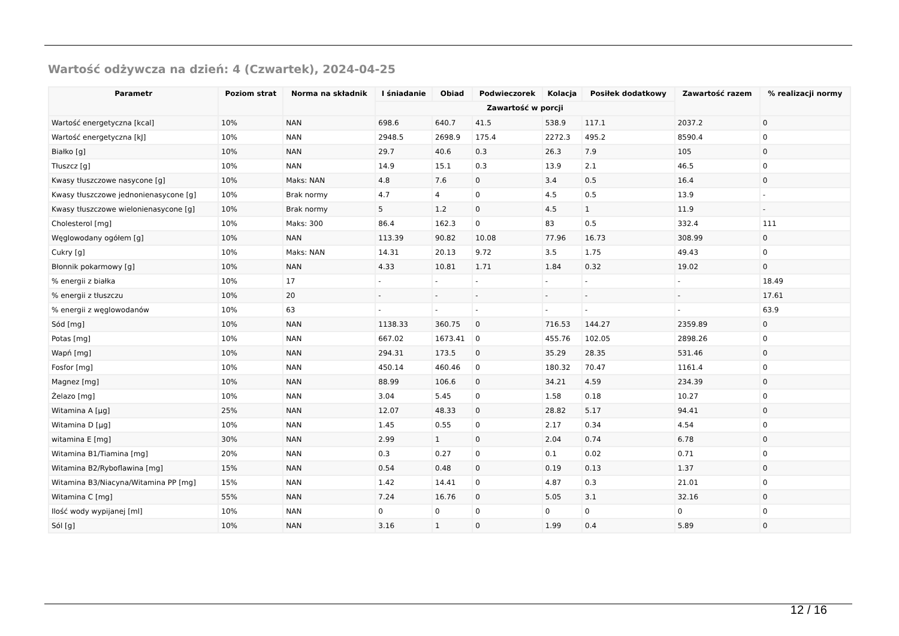Wartość odżywcza na dzień: 4 (Czwartek), 2024-04-25
| Parametr | Poziom strat | Norma na składnik | I śniadanie | Obiad | Podwieczorek | Kolacja | Posiłek dodatkowy | Zawartość razem | % realizacji normy |
| --- | --- | --- | --- | --- | --- | --- | --- | --- | --- |
| | | | Zawartość w porcji | | | | | | |
| Wartość energetyczna [kcal] | 10% | NAN | 698.6 | 640.7 | 41.5 | 538.9 | 117.1 | 2037.2 | 0 |
| Wartość energetyczna [kJ] | 10% | NAN | 2948.5 | 2698.9 | 175.4 | 2272.3 | 495.2 | 8590.4 | 0 |
| Białko [g] | 10% | NAN | 29.7 | 40.6 | 0.3 | 26.3 | 7.9 | 105 | 0 |
| Tłuszcz [g] | 10% | NAN | 14.9 | 15.1 | 0.3 | 13.9 | 2.1 | 46.5 | 0 |
| Kwasy tłuszczowe nasycone [g] | 10% | Maks: NAN | 4.8 | 7.6 | 0 | 3.4 | 0.5 | 16.4 | 0 |
| Kwasy tłuszczowe jednonienasycone [g] | 10% | Brak normy | 4.7 | 4 | 0 | 4.5 | 0.5 | 13.9 | - |
| Kwasy tłuszczowe wielonienasycone [g] | 10% | Brak normy | 5 | 1.2 | 0 | 4.5 | 1 | 11.9 | - |
| Cholesterol [mg] | 10% | Maks: 300 | 86.4 | 162.3 | 0 | 83 | 0.5 | 332.4 | 111 |
| Węglowodany ogółem [g] | 10% | NAN | 113.39 | 90.82 | 10.08 | 77.96 | 16.73 | 308.99 | 0 |
| Cukry [g] | 10% | Maks: NAN | 14.31 | 20.13 | 9.72 | 3.5 | 1.75 | 49.43 | 0 |
| Błonnik pokarmowy [g] | 10% | NAN | 4.33 | 10.81 | 1.71 | 1.84 | 0.32 | 19.02 | 0 |
| % energii z białka | 10% | 17 | - | - | - | - | - | - | 18.49 |
| % energii z tłuszczu | 10% | 20 | - | - | - | - | - | - | 17.61 |
| % energii z węglowodanów | 10% | 63 | - | - | - | - | - | - | 63.9 |
| Sód [mg] | 10% | NAN | 1138.33 | 360.75 | 0 | 716.53 | 144.27 | 2359.89 | 0 |
| Potas [mg] | 10% | NAN | 667.02 | 1673.41 | 0 | 455.76 | 102.05 | 2898.26 | 0 |
| Wapń [mg] | 10% | NAN | 294.31 | 173.5 | 0 | 35.29 | 28.35 | 531.46 | 0 |
| Fosfor [mg] | 10% | NAN | 450.14 | 460.46 | 0 | 180.32 | 70.47 | 1161.4 | 0 |
| Magnez [mg] | 10% | NAN | 88.99 | 106.6 | 0 | 34.21 | 4.59 | 234.39 | 0 |
| Żelazo [mg] | 10% | NAN | 3.04 | 5.45 | 0 | 1.58 | 0.18 | 10.27 | 0 |
| Witamina A [µg] | 25% | NAN | 12.07 | 48.33 | 0 | 28.82 | 5.17 | 94.41 | 0 |
| Witamina D [µg] | 10% | NAN | 1.45 | 0.55 | 0 | 2.17 | 0.34 | 4.54 | 0 |
| witamina E [mg] | 30% | NAN | 2.99 | 1 | 0 | 2.04 | 0.74 | 6.78 | 0 |
| Witamina B1/Tiamina [mg] | 20% | NAN | 0.3 | 0.27 | 0 | 0.1 | 0.02 | 0.71 | 0 |
| Witamina B2/Ryboflawina [mg] | 15% | NAN | 0.54 | 0.48 | 0 | 0.19 | 0.13 | 1.37 | 0 |
| Witamina B3/Niacyna/Witamina PP [mg] | 15% | NAN | 1.42 | 14.41 | 0 | 4.87 | 0.3 | 21.01 | 0 |
| Witamina C [mg] | 55% | NAN | 7.24 | 16.76 | 0 | 5.05 | 3.1 | 32.16 | 0 |
| Ilość wody wypijanej [ml] | 10% | NAN | 0 | 0 | 0 | 0 | 0 | 0 | 0 |
| Sól [g] | 10% | NAN | 3.16 | 1 | 0 | 1.99 | 0.4 | 5.89 | 0 |
12 / 16